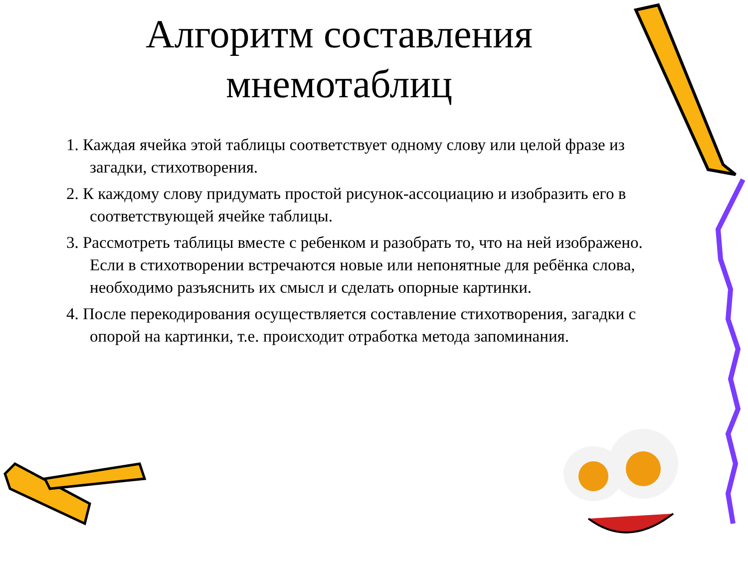Алгоритм составления
мнемотаблиц
1. Каждая ячейка этой таблицы соответствует одному слову или целой фразе из загадки, стихотворения.
2. К каждому слову придумать простой рисунок-ассоциацию и изобразить его в соответствующей ячейке таблицы.
3. Рассмотреть таблицы вместе с ребенком и разобрать то, что на ней изображено. Если в стихотворении встречаются новые или непонятные для ребёнка слова, необходимо разъяснить их смысл и сделать опорные картинки.
4. После перекодирования осуществляется составление стихотворения, загадки с опорой на картинки, т.е. происходит отработка метода запоминания.